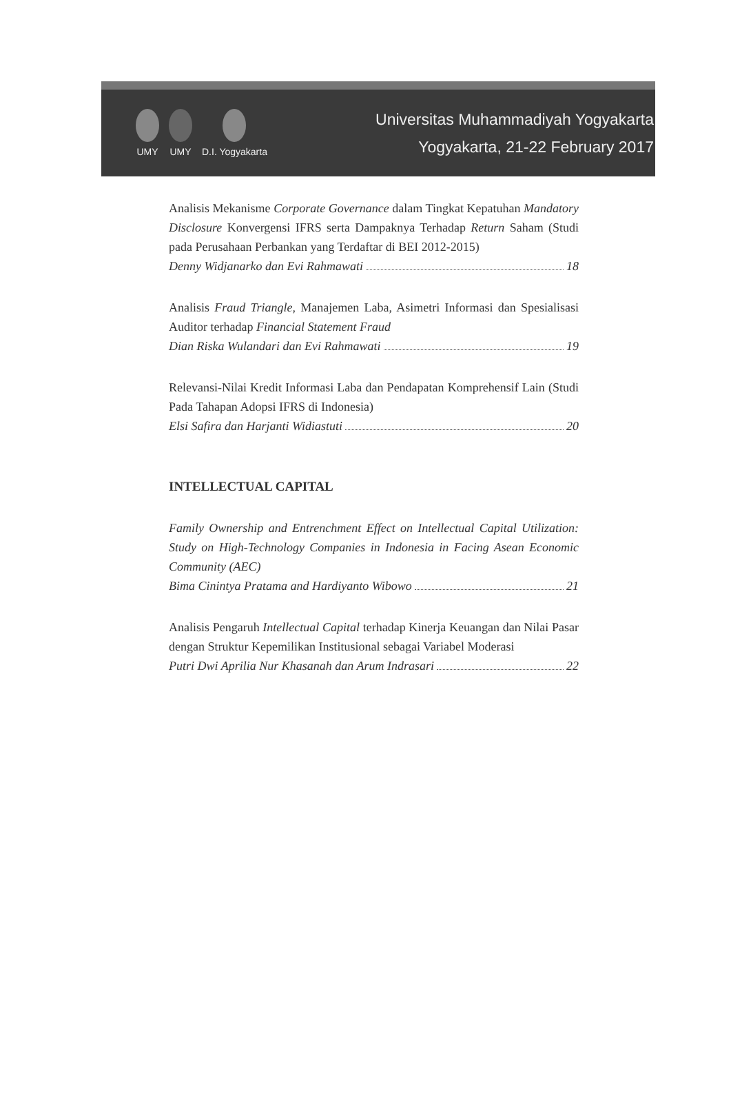UMY
UMY
D.I. Yogyakarta
Universitas Muhammadiyah Yogyakarta
Yogyakarta, 21-22 February 2017
Analisis Mekanisme Corporate Governance dalam Tingkat Kepatuhan Mandatory Disclosure Konvergensi IFRS serta Dampaknya Terhadap Return Saham (Studi pada Perusahaan Perbankan yang Terdaftar di BEI 2012-2015)
Denny Widjanarko dan Evi Rahmawati 18
Analisis Fraud Triangle, Manajemen Laba, Asimetri Informasi dan Spesialisasi Auditor terhadap Financial Statement Fraud
Dian Riska Wulandari dan Evi Rahmawati 19
Relevansi-Nilai Kredit Informasi Laba dan Pendapatan Komprehensif Lain (Studi Pada Tahapan Adopsi IFRS di Indonesia)
Elsi Safira dan Harjanti Widiastuti 20
INTELLECTUAL CAPITAL
Family Ownership and Entrenchment Effect on Intellectual Capital Utilization: Study on High-Technology Companies in Indonesia in Facing Asean Economic Community (AEC)
Bima Cinintya Pratama and Hardiyanto Wibowo 21
Analisis Pengaruh Intellectual Capital terhadap Kinerja Keuangan dan Nilai Pasar dengan Struktur Kepemilikan Institusional sebagai Variabel Moderasi
Putri Dwi Aprilia Nur Khasanah dan Arum Indrasari 22